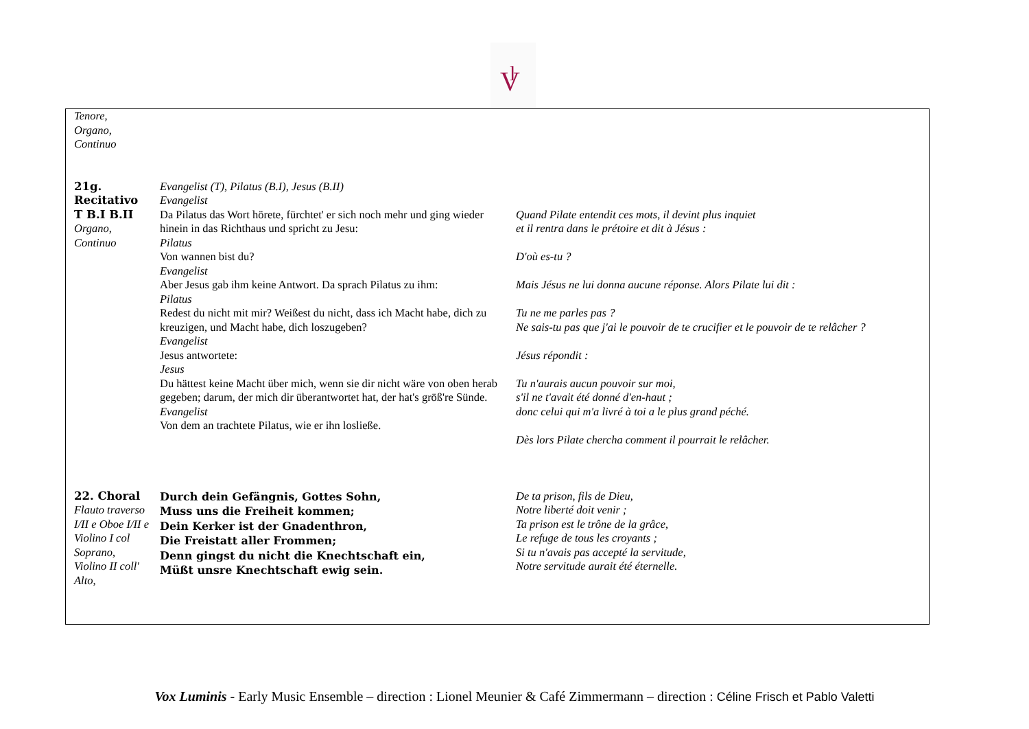V
l
| Tenore, Organo, Continuo | | |
| 21g. Recitativo T B.I B.II Organo, Continuo | Evangelist (T), Pilatus (B.I), Jesus (B.II) Evangelist Da Pilatus das Wort hörete, fürchtet' er sich noch mehr und ging wieder hinein in das Richthaus und spricht zu Jesu: Pilatus Von wannen bist du? Evangelist Aber Jesus gab ihm keine Antwort. Da sprach Pilatus zu ihm: Pilatus Redest du nicht mit mir? Weißest du nicht, dass ich Macht habe, dich zu kreuzigen, und Macht habe, dich loszugeben? Evangelist Jesus antwortete: Jesus Du hättest keine Macht über mich, wenn sie dir nicht wäre von oben herab gegeben; darum, der mich dir überantwortet hat, der hat's größ're Sünde. Evangelist Von dem an trachtete Pilatus, wie er ihn losließe. | Quand Pilate entendit ces mots, il devint plus inquiet et il rentra dans le prétoire et dit à Jésus : D'où es-tu ? Mais Jésus ne lui donna aucune réponse. Alors Pilate lui dit : Tu ne me parles pas ? Ne sais-tu pas que j'ai le pouvoir de te crucifier et le pouvoir de te relâcher ? Jésus répondit : Tu n'aurais aucun pouvoir sur moi, s'il ne t'avait été donné d'en-haut ; donc celui qui m'a livré à toi a le plus grand péché. Dès lors Pilate chercha comment il pourrait le relâcher. |
| 22. Choral Flauto traverso I/II e Oboe I/II e Violino I col Soprano, Violino II coll' Alto, | Durch dein Gefängnis, Gottes Sohn, Muss uns die Freiheit kommen; Dein Kerker ist der Gnadenthron, Die Freistatt aller Frommen; Denn gingst du nicht die Knechtschaft ein, Müßt unsre Knechtschaft ewig sein. | De ta prison, fils de Dieu, Notre liberté doit venir ; Ta prison est le trône de la grâce, Le refuge de tous les croyants ; Si tu n'avais pas accepté la servitude, Notre servitude aurait été éternelle. |
Vox Luminis - Early Music Ensemble – direction : Lionel Meunier & Café Zimmermann – direction : Céline Frisch et Pablo Valetti